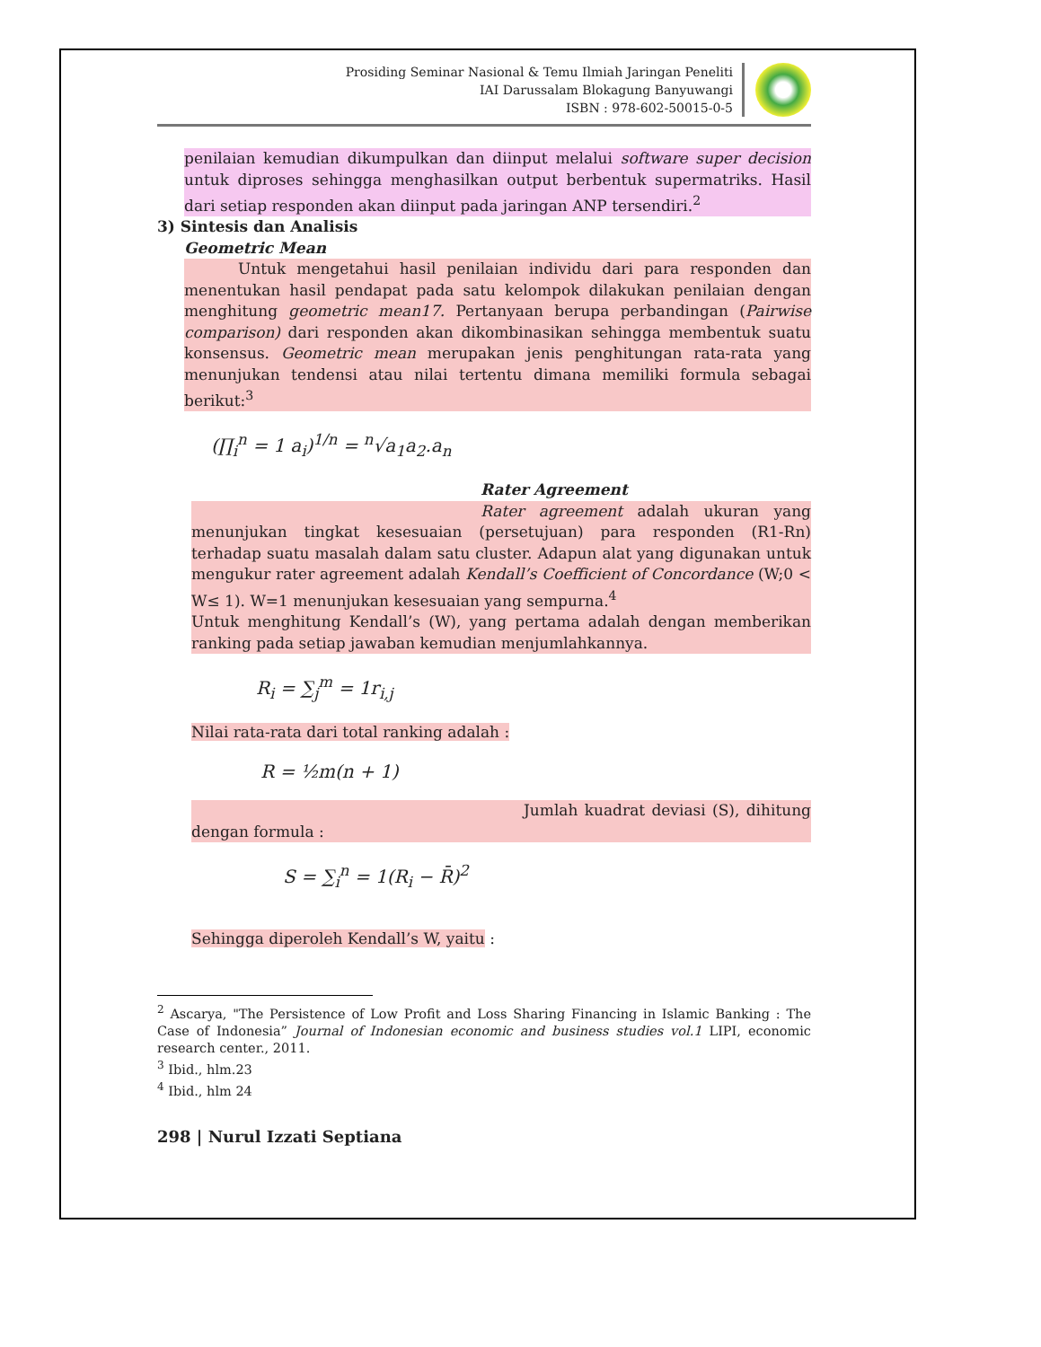Prosiding Seminar Nasional & Temu Ilmiah Jaringan Peneliti
IAI Darussalam Blokagung Banyuwangi
ISBN : 978-602-50015-0-5
penilaian kemudian dikumpulkan dan diinput melalui software super decision untuk diproses sehingga menghasilkan output berbentuk supermatriks. Hasil dari setiap responden akan diinput pada jaringan ANP tersendiri.<sup>2</sup>
3) Sintesis dan Analisis
Geometric Mean
Untuk mengetahui hasil penilaian individu dari para responden dan menentukan hasil pendapat pada satu kelompok dilakukan penilaian dengan menghitung geometric mean17. Pertanyaan berupa perbandingan (Pairwise comparison) dari responden akan dikombinasikan sehingga membentuk suatu konsensus. Geometric mean merupakan jenis penghitungan rata-rata yang menunjukan tendensi atau nilai tertentu dimana memiliki formula sebagai berikut:<sup>3</sup>
(∏<sub>i</sub><sup>n</sup> = 1 a<sub>i</sub>)<sup>1/n</sup> = <sup>n</sup>√a<sub>1</sub>a<sub>2</sub>.a<sub>n</sub>
Rater Agreement
Rater agreement adalah ukuran yang menunjukan tingkat kesesuaian (persetujuan) para responden (R1-Rn) terhadap suatu masalah dalam satu cluster. Adapun alat yang digunakan untuk mengukur rater agreement adalah Kendall’s Coefficient of Concordance (W;0 < W≤ 1). W=1 menunjukan kesesuaian yang sempurna.<sup>4</sup>
Untuk menghitung Kendall’s (W), yang pertama adalah dengan memberikan ranking pada setiap jawaban kemudian menjumlahkannya.
R<sub>i</sub> = ∑<sub>j</sub><sup>m</sup> = 1r<sub>i,j</sub>
Nilai rata-rata dari total ranking adalah :
R = ½m(n + 1)
Jumlah kuadrat deviasi (S), dihitung dengan formula :
S = ∑<sub>i</sub><sup>n</sup> = 1(R<sub>i</sub> − R̄)<sup>2</sup>
Sehingga diperoleh Kendall’s W, yaitu :
<sup>2</sup> Ascarya, "The Persistence of Low Profit and Loss Sharing Financing in Islamic Banking : The Case of Indonesia” Journal of Indonesian economic and business studies vol.1 LIPI, economic research center., 2011.
<sup>3</sup> Ibid., hlm.23
<sup>4</sup> Ibid., hlm 24
298 | Nurul Izzati Septiana